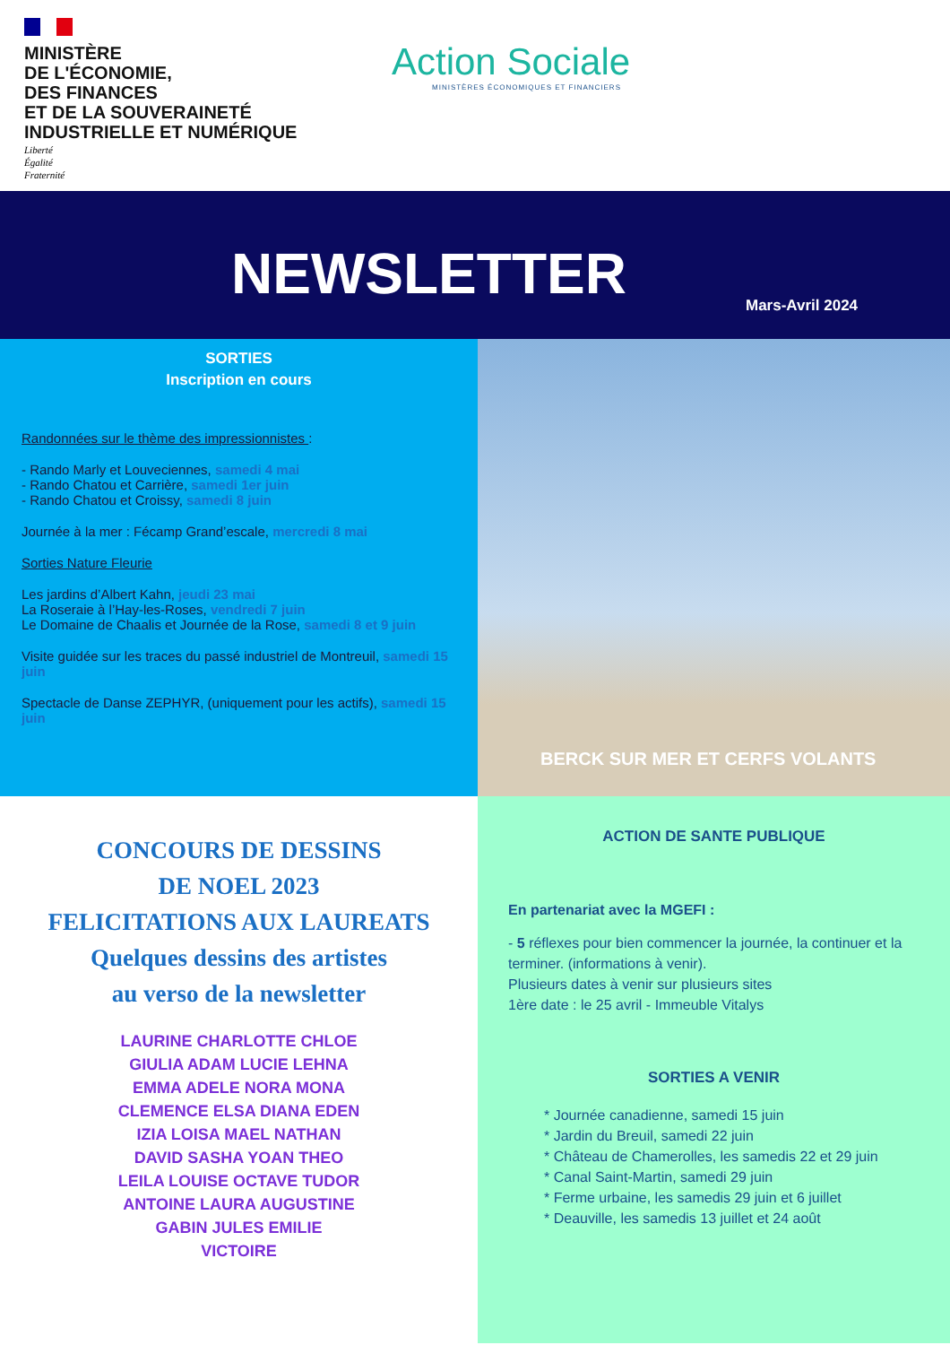MINISTÈRE
DE L'ÉCONOMIE,
DES FINANCES
ET DE LA SOUVERAINETÉ
INDUSTRIELLE ET NUMÉRIQUE
Liberté
Égalité
Fraternité
Action Sociale
MINISTÈRES ÉCONOMIQUES ET FINANCIERS
NEWSLETTER Mars-Avril 2024
SORTIES
Inscription en cours
Randonnées sur le thème des impressionnistes :
- Rando Marly et Louveciennes, samedi 4 mai
- Rando Chatou et Carrière, samedi 1er juin
- Rando Chatou et Croissy, samedi 8 juin
Journée à la mer : Fécamp Grand’escale, mercredi 8 mai
Sorties Nature Fleurie
Les jardins d’Albert Kahn, jeudi 23 mai
La Roseraie à l’Hay-les-Roses, vendredi 7 juin
Le Domaine de Chaalis et Journée de la Rose, samedi 8 et 9 juin
Visite guidée sur les traces du passé industriel de Montreuil, samedi 15 juin
Spectacle de Danse ZEPHYR, (uniquement pour les actifs), samedi 15 juin
BERCK SUR MER ET CERFS VOLANTS
CONCOURS DE DESSINS
DE NOEL 2023
FELICITATIONS AUX LAUREATS
Quelques dessins des artistes
au verso de la newsletter
LAURINE CHARLOTTE CHLOE GIULIA ADAM LUCIE LEHNA EMMA ADELE NORA MONA CLEMENCE ELSA DIANA EDEN IZIA LOISA MAEL NATHAN DAVID SASHA YOAN THEO LEILA LOUISE OCTAVE TUDOR ANTOINE LAURA AUGUSTINE GABIN JULES EMILIE VICTOIRE
ACTION DE SANTE PUBLIQUE
En partenariat avec la MGEFI :
- 5 réflexes pour bien commencer la journée, la continuer et la terminer. (informations à venir).
Plusieurs dates à venir sur plusieurs sites
1ère date : le 25 avril - Immeuble Vitalys
SORTIES A VENIR
* Journée canadienne, samedi 15 juin
* Jardin du Breuil, samedi 22 juin
* Château de Chamerolles, les samedis 22 et 29 juin
* Canal Saint-Martin, samedi 29 juin
* Ferme urbaine, les samedis 29 juin et 6 juillet
* Deauville, les samedis 13 juillet et 24 août